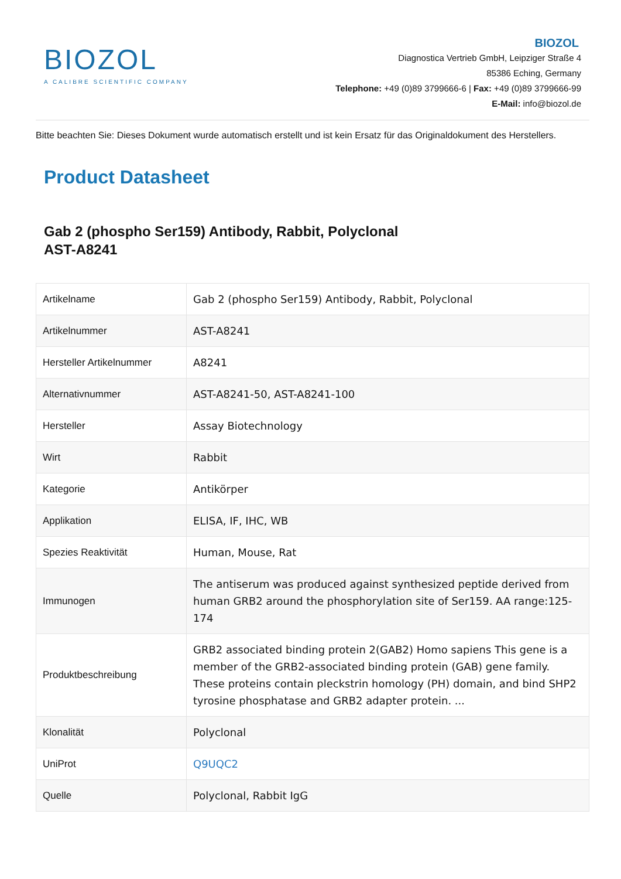BIOZOL
A CALIBRE SCIENTIFIC COMPANY
BIOZOL
Diagnostica Vertrieb GmbH, Leipziger Straße 4
85386 Eching, Germany
Telephone: +49 (0)89 3799666-6 | Fax: +49 (0)89 3799666-99
E-Mail: info@biozol.de
Bitte beachten Sie: Dieses Dokument wurde automatisch erstellt und ist kein Ersatz für das Originaldokument des Herstellers.
Product Datasheet
Gab 2 (phospho Ser159) Antibody, Rabbit, Polyclonal
AST-A8241
| Artikelname | Gab 2 (phospho Ser159) Antibody, Rabbit, Polyclonal |
| Artikelnummer | AST-A8241 |
| Hersteller Artikelnummer | A8241 |
| Alternativnummer | AST-A8241-50, AST-A8241-100 |
| Hersteller | Assay Biotechnology |
| Wirt | Rabbit |
| Kategorie | Antikörper |
| Applikation | ELISA, IF, IHC, WB |
| Spezies Reaktivität | Human, Mouse, Rat |
| Immunogen | The antiserum was produced against synthesized peptide derived from human GRB2 around the phosphorylation site of Ser159. AA range:125-174 |
| Produktbeschreibung | GRB2 associated binding protein 2(GAB2) Homo sapiens This gene is a member of the GRB2-associated binding protein (GAB) gene family. These proteins contain pleckstrin homology (PH) domain, and bind SHP2 tyrosine phosphatase and GRB2 adapter protein. ... |
| Klonalität | Polyclonal |
| UniProt | Q9UQC2 |
| Quelle | Polyclonal, Rabbit IgG |